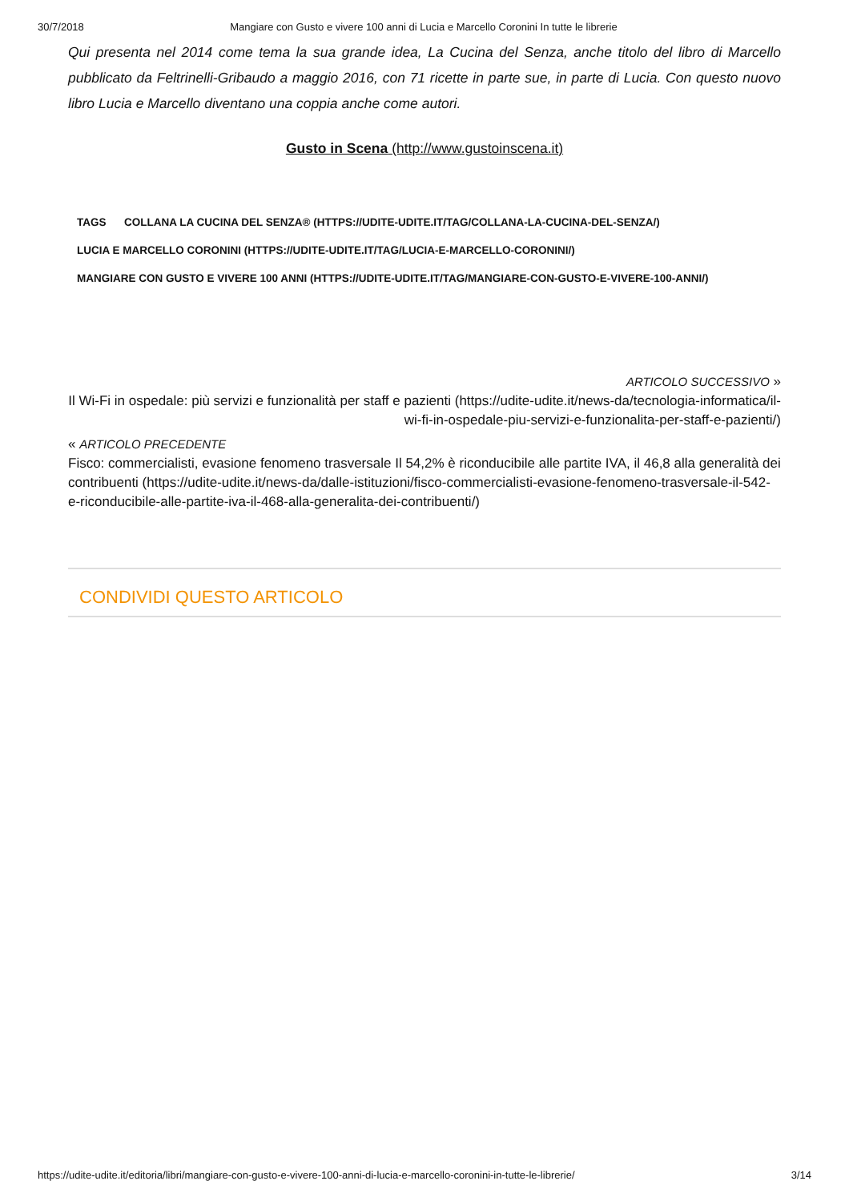30/7/2018 Mangiare con Gusto e vivere 100 anni di Lucia e Marcello Coronini In tutte le librerie
Qui presenta nel 2014 come tema la sua grande idea, La Cucina del Senza, anche titolo del libro di Marcello pubblicato da Feltrinelli-Gribaudo a maggio 2016, con 71 ricette in parte sue, in parte di Lucia. Con questo nuovo libro Lucia e Marcello diventano una coppia anche come autori.
Gusto in Scena (http://www.gustoinscena.it)
TAGS COLLANA LA CUCINA DEL SENZA® (HTTPS://UDITE-UDITE.IT/TAG/COLLANA-LA-CUCINA-DEL-SENZA/)
LUCIA E MARCELLO CORONINI (HTTPS://UDITE-UDITE.IT/TAG/LUCIA-E-MARCELLO-CORONINI/)
MANGIARE CON GUSTO E VIVERE 100 ANNI (HTTPS://UDITE-UDITE.IT/TAG/MANGIARE-CON-GUSTO-E-VIVERE-100-ANNI/)
ARTICOLO SUCCESSIVO »
Il Wi-Fi in ospedale: più servizi e funzionalità per staff e pazienti (https://udite-udite.it/news-da/tecnologia-informatica/il-wi-fi-in-ospedale-piu-servizi-e-funzionalita-per-staff-e-pazienti/)
« ARTICOLO PRECEDENTE
Fisco: commercialisti, evasione fenomeno trasversale Il 54,2% è riconducibile alle partite IVA, il 46,8 alla generalità dei contribuenti (https://udite-udite.it/news-da/dalle-istituzioni/fisco-commercialisti-evasione-fenomeno-trasversale-il-542-e-riconducibile-alle-partite-iva-il-468-alla-generalita-dei-contribuenti/)
CONDIVIDI QUESTO ARTICOLO
https://udite-udite.it/editoria/libri/mangiare-con-gusto-e-vivere-100-anni-di-lucia-e-marcello-coronini-in-tutte-le-librerie/ 3/14